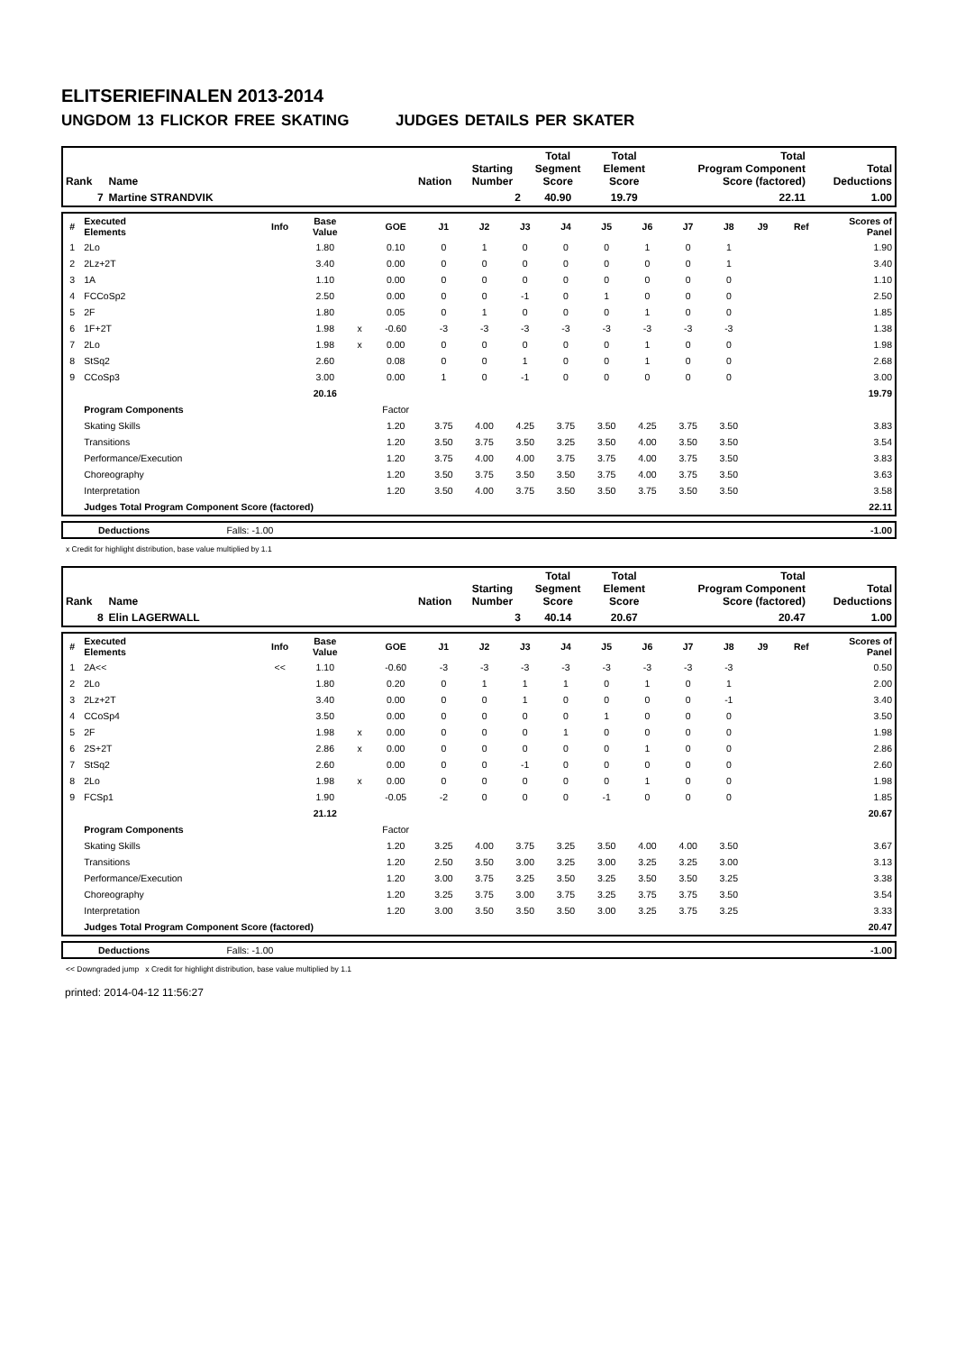ELITSERIEFINALEN 2013-2014
UNGDOM 13 FLICKOR FREE SKATING JUDGES DETAILS PER SKATER
| Rank | Name | Nation | Starting Number | Total Segment Score | Total Element Score | Total Program Component Score (factored) | Total Deductions |
| --- | --- | --- | --- | --- | --- | --- | --- |
| 7 | Martine STRANDVIK | | 2 | 40.90 | 19.79 | 22.11 | 1.00 |
| # | Executed Elements | Info | Base Value | | GOE | J1 | J2 | J3 | J4 | J5 | J6 | J7 | J8 | J9 | Ref | Scores of Panel |
| 1 | 2Lo | | 1.80 | | 0.10 | 0 | 1 | 0 | 0 | 0 | 1 | 0 | 1 | | | 1.90 |
| 2 | 2Lz+2T | | 3.40 | | 0.00 | 0 | 0 | 0 | 0 | 0 | 0 | 0 | 1 | | | 3.40 |
| 3 | 1A | | 1.10 | | 0.00 | 0 | 0 | 0 | 0 | 0 | 0 | 0 | 0 | | | 1.10 |
| 4 | FCCoSp2 | | 2.50 | | 0.00 | 0 | 0 | -1 | 0 | 1 | 0 | 0 | 0 | | | 2.50 |
| 5 | 2F | | 1.80 | | 0.05 | 0 | 1 | 0 | 0 | 0 | 1 | 0 | 0 | | | 1.85 |
| 6 | 1F+2T | | 1.98 | x | -0.60 | -3 | -3 | -3 | -3 | -3 | -3 | -3 | -3 | | | 1.38 |
| 7 | 2Lo | | 1.98 | x | 0.00 | 0 | 0 | 0 | 0 | 0 | 1 | 0 | 0 | | | 1.98 |
| 8 | StSq2 | | 2.60 | | 0.08 | 0 | 0 | 1 | 0 | 0 | 1 | 0 | 0 | | | 2.68 |
| 9 | CCoSp3 | | 3.00 | | 0.00 | 1 | 0 | -1 | 0 | 0 | 0 | 0 | 0 | | | 3.00 |
| | | | 20.16 | | | | | | | | | | | | | 19.79 |
| | Program Components | | | | Factor | | | | | | | | | | | |
| | Skating Skills | | | | 1.20 | 3.75 | 4.00 | 4.25 | 3.75 | 3.50 | 4.25 | 3.75 | 3.50 | | | 3.83 |
| | Transitions | | | | 1.20 | 3.50 | 3.75 | 3.50 | 3.25 | 3.50 | 4.00 | 3.50 | 3.50 | | | 3.54 |
| | Performance/Execution | | | | 1.20 | 3.75 | 4.00 | 4.00 | 3.75 | 3.75 | 4.00 | 3.75 | 3.50 | | | 3.83 |
| | Choreography | | | | 1.20 | 3.50 | 3.75 | 3.50 | 3.50 | 3.75 | 4.00 | 3.75 | 3.50 | | | 3.63 |
| | Interpretation | | | | 1.20 | 3.50 | 4.00 | 3.75 | 3.50 | 3.50 | 3.75 | 3.50 | 3.50 | | | 3.58 |
| | Judges Total Program Component Score (factored) | | | | | | | | | | | | | | | 22.11 |
| | Deductions | Falls: -1.00 | | -1.00 |
x Credit for highlight distribution, base value multiplied by 1.1
| Rank | Name | Nation | Starting Number | Total Segment Score | Total Element Score | Total Program Component Score (factored) | Total Deductions |
| --- | --- | --- | --- | --- | --- | --- | --- |
| 8 | Elin LAGERWALL | | 3 | 40.14 | 20.67 | 20.47 | 1.00 |
| # | Executed Elements | Info | Base Value | | GOE | J1 | J2 | J3 | J4 | J5 | J6 | J7 | J8 | J9 | Ref | Scores of Panel |
| 1 | 2A<< | << | 1.10 | | -0.60 | -3 | -3 | -3 | -3 | -3 | -3 | -3 | -3 | | | 0.50 |
| 2 | 2Lo | | 1.80 | | 0.20 | 0 | 1 | 1 | 1 | 0 | 1 | 0 | 1 | | | 2.00 |
| 3 | 2Lz+2T | | 3.40 | | 0.00 | 0 | 0 | 1 | 0 | 0 | 0 | 0 | -1 | | | 3.40 |
| 4 | CCoSp4 | | 3.50 | | 0.00 | 0 | 0 | 0 | 0 | 1 | 0 | 0 | 0 | | | 3.50 |
| 5 | 2F | | 1.98 | x | 0.00 | 0 | 0 | 0 | 1 | 0 | 0 | 0 | 0 | | | 1.98 |
| 6 | 2S+2T | | 2.86 | x | 0.00 | 0 | 0 | 0 | 0 | 0 | 1 | 0 | 0 | | | 2.86 |
| 7 | StSq2 | | 2.60 | | 0.00 | 0 | 0 | -1 | 0 | 0 | 0 | 0 | 0 | | | 2.60 |
| 8 | 2Lo | | 1.98 | x | 0.00 | 0 | 0 | 0 | 0 | 0 | 1 | 0 | 0 | | | 1.98 |
| 9 | FCSp1 | | 1.90 | | -0.05 | -2 | 0 | 0 | 0 | -1 | 0 | 0 | 0 | | | 1.85 |
| | | | 21.12 | | | | | | | | | | | | | 20.67 |
| | Program Components | | | | Factor | | | | | | | | | | | |
| | Skating Skills | | | | 1.20 | 3.25 | 4.00 | 3.75 | 3.25 | 3.50 | 4.00 | 4.00 | 3.50 | | | 3.67 |
| | Transitions | | | | 1.20 | 2.50 | 3.50 | 3.00 | 3.25 | 3.00 | 3.25 | 3.25 | 3.00 | | | 3.13 |
| | Performance/Execution | | | | 1.20 | 3.00 | 3.75 | 3.25 | 3.50 | 3.25 | 3.50 | 3.50 | 3.25 | | | 3.38 |
| | Choreography | | | | 1.20 | 3.25 | 3.75 | 3.00 | 3.75 | 3.25 | 3.75 | 3.75 | 3.50 | | | 3.54 |
| | Interpretation | | | | 1.20 | 3.00 | 3.50 | 3.50 | 3.50 | 3.00 | 3.25 | 3.75 | 3.25 | | | 3.33 |
| | Judges Total Program Component Score (factored) | | | | | | | | | | | | | | | 20.47 |
| | Deductions | Falls: -1.00 | | -1.00 |
<< Downgraded jump x Credit for highlight distribution, base value multiplied by 1.1
printed: 2014-04-12 11:56:27